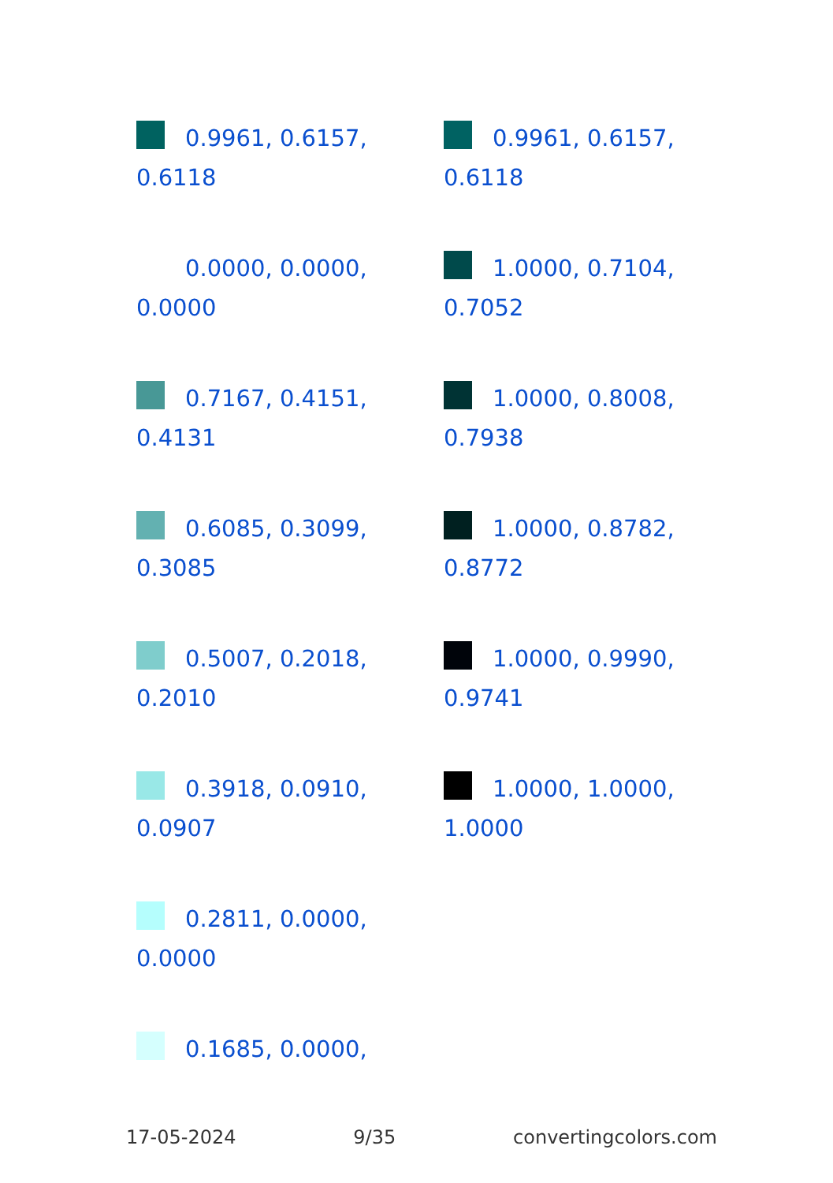0.9961, 0.6157,
0.6118
0.0000, 0.0000,
0.0000
0.7167, 0.4151,
0.4131
0.6085, 0.3099,
0.3085
0.5007, 0.2018,
0.2010
0.3918, 0.0910,
0.0907
0.2811, 0.0000,
0.0000
0.1685, 0.0000,
0.9961, 0.6157,
0.6118
1.0000, 0.7104,
0.7052
1.0000, 0.8008,
0.7938
1.0000, 0.8782,
0.8772
1.0000, 0.9990,
0.9741
1.0000, 1.0000,
1.0000
17-05-2024 9/35 convertingcolors.com